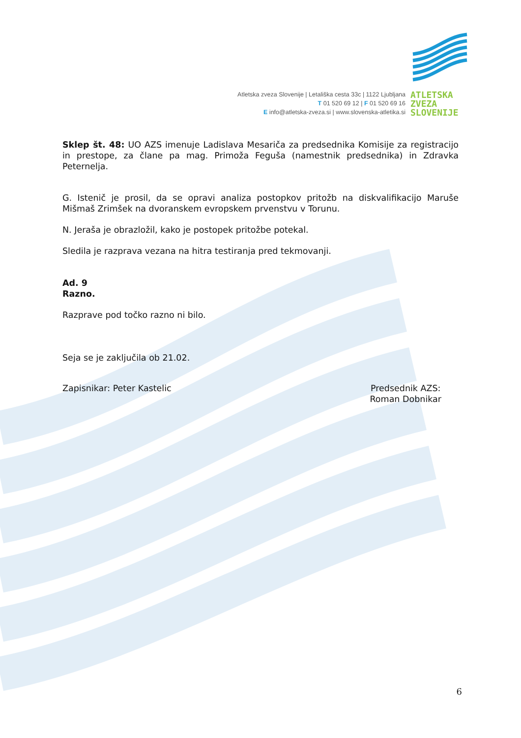Atletska zveza Slovenije | Letališka cesta 33c | 1122 Ljubljana
T 01 520 69 12 | F 01 520 69 16
E info@atletska-zveza.si | www.slovenska-atletika.si
ATLETSKA
ZVEZA
SLOVENIJE
Sklep št. 48: UO AZS imenuje Ladislava Mesariča za predsednika Komisije za registracijo in prestope, za člane pa mag. Primoža Feguša (namestnik predsednika) in Zdravka Peternelja.
G. Istenič je prosil, da se opravi analiza postopkov pritožb na diskvalifikacijo Maruše Mišmaš Zrimšek na dvoranskem evropskem prvenstvu v Torunu.
N. Jeraša je obrazložil, kako je postopek pritožbe potekal.
Sledila je razprava vezana na hitra testiranja pred tekmovanji.
Ad. 9
Razno.
Razprave pod točko razno ni bilo.
Seja se je zaključila ob 21.02.
Zapisnikar: Peter Kastelic Predsednik AZS:
Roman Dobnikar
6